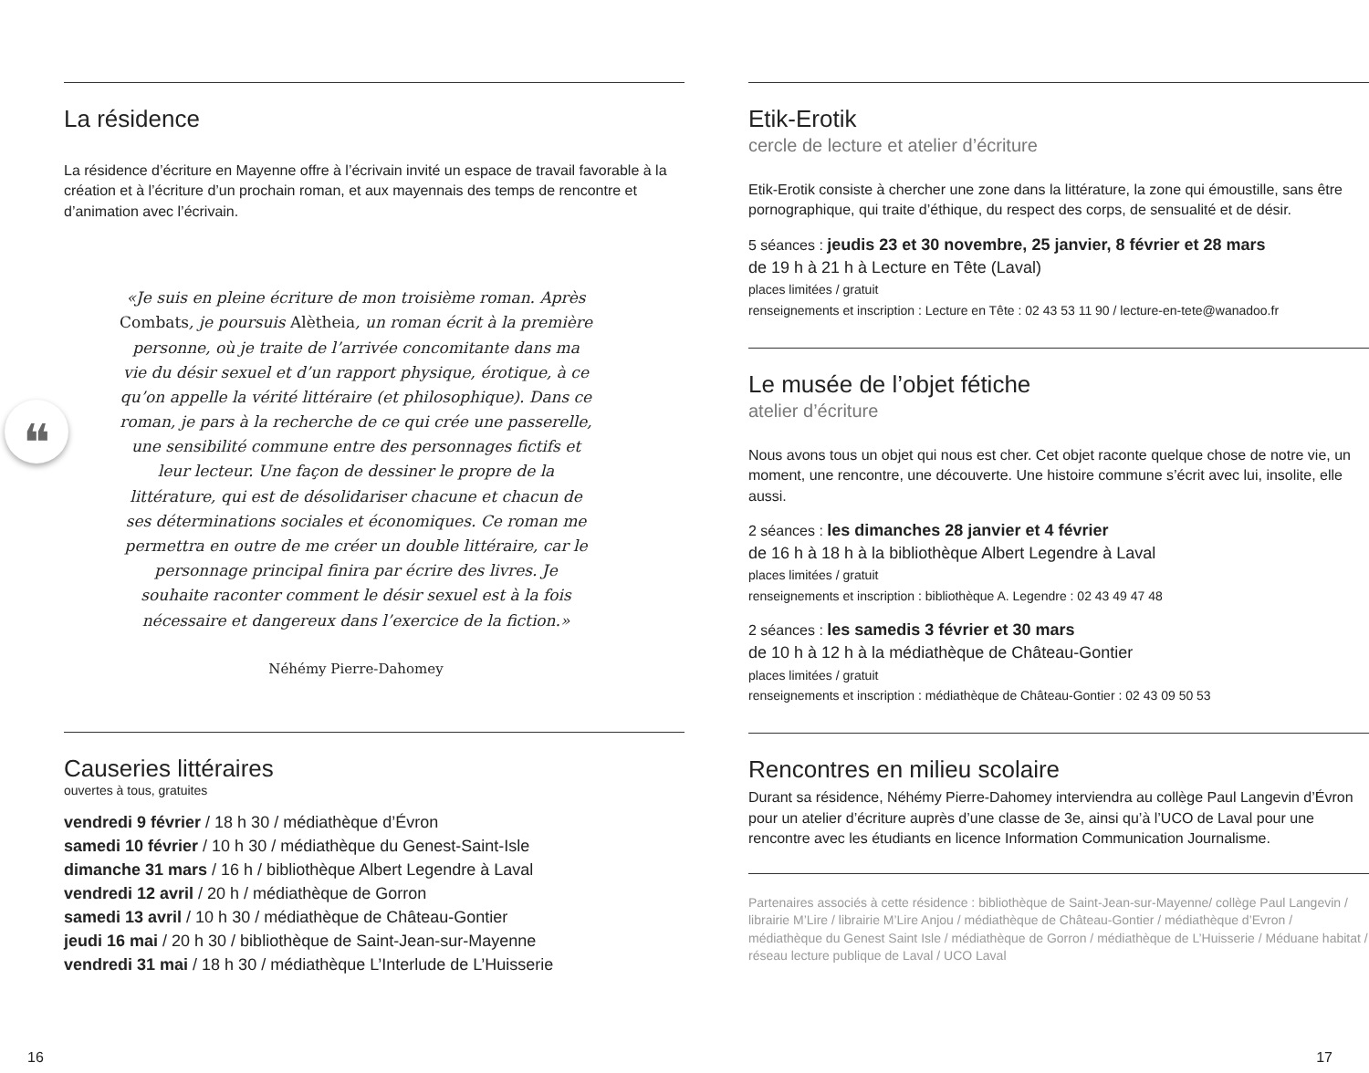La résidence
La résidence d’écriture en Mayenne offre à l’écrivain invité un espace de travail favorable à la création et à l’écriture d’un prochain roman, et aux mayennais des temps de rencontre et d’animation avec l’écrivain.
❝
«Je suis en pleine écriture de mon troisième roman. Après Combats, je poursuis Alètheia, un roman écrit à la première personne, où je traite de l’arrivée concomitante dans ma vie du désir sexuel et d’un rapport physique, érotique, à ce qu’on appelle la vérité littéraire (et philosophique). Dans ce roman, je pars à la recherche de ce qui crée une passerelle, une sensibilité commune entre des personnages fictifs et leur lecteur. Une façon de dessiner le propre de la littérature, qui est de désolidariser chacune et chacun de ses déterminations sociales et économiques. Ce roman me permettra en outre de me créer un double littéraire, car le personnage principal finira par écrire des livres. Je souhaite raconter comment le désir sexuel est à la fois nécessaire et dangereux dans l’exercice de la fiction.»
Néhémy Pierre-Dahomey
Causeries littéraires
ouvertes à tous, gratuites
vendredi 9 février / 18 h 30 / médiathèque d’Évron
samedi 10 février / 10 h 30 / médiathèque du Genest-Saint-Isle
dimanche 31 mars / 16 h / bibliothèque Albert Legendre à Laval
vendredi 12 avril / 20 h / médiathèque de Gorron
samedi 13 avril / 10 h 30 / médiathèque de Château-Gontier
jeudi 16 mai / 20 h 30 / bibliothèque de Saint-Jean-sur-Mayenne
vendredi 31 mai / 18 h 30 / médiathèque L’Interlude de L’Huisserie
Etik-Erotik
cercle de lecture et atelier d’écriture
Etik-Erotik consiste à chercher une zone dans la littérature, la zone qui émoustille, sans être pornographique, qui traite d’éthique, du respect des corps, de sensualité et de désir.
5 séances : jeudis 23 et 30 novembre, 25 janvier, 8 février et 28 mars
de 19 h à 21 h à Lecture en Tête (Laval)
places limitées / gratuit
renseignements et inscription : Lecture en Tête : 02 43 53 11 90 / lecture-en-tete@wanadoo.fr
Le musée de l’objet fétiche
atelier d’écriture
Nous avons tous un objet qui nous est cher. Cet objet raconte quelque chose de notre vie, un moment, une rencontre, une découverte. Une histoire commune s’écrit avec lui, insolite, elle aussi.
2 séances : les dimanches 28 janvier et 4 février
de 16 h à 18 h à la bibliothèque Albert Legendre à Laval
places limitées / gratuit
renseignements et inscription : bibliothèque A. Legendre : 02 43 49 47 48
2 séances : les samedis 3 février et 30 mars
de 10 h à 12 h à la médiathèque de Château-Gontier
places limitées / gratuit
renseignements et inscription : médiathèque de Château-Gontier : 02 43 09 50 53
Rencontres en milieu scolaire
Durant sa résidence, Néhémy Pierre-Dahomey interviendra au collège Paul Langevin d’Évron pour un atelier d’écriture auprès d’une classe de 3e, ainsi qu’à l’UCO de Laval pour une rencontre avec les étudiants en licence Information Communication Journalisme.
Partenaires associés à cette résidence : bibliothèque de Saint-Jean-sur-Mayenne/ collège Paul Langevin / librairie M’Lire / librairie M’Lire Anjou / médiathèque de Château-Gontier / médiathèque d’Evron / médiathèque du Genest Saint Isle / médiathèque de Gorron / médiathèque de L’Huisserie / Méduane habitat / réseau lecture publique de Laval / UCO Laval
16 17